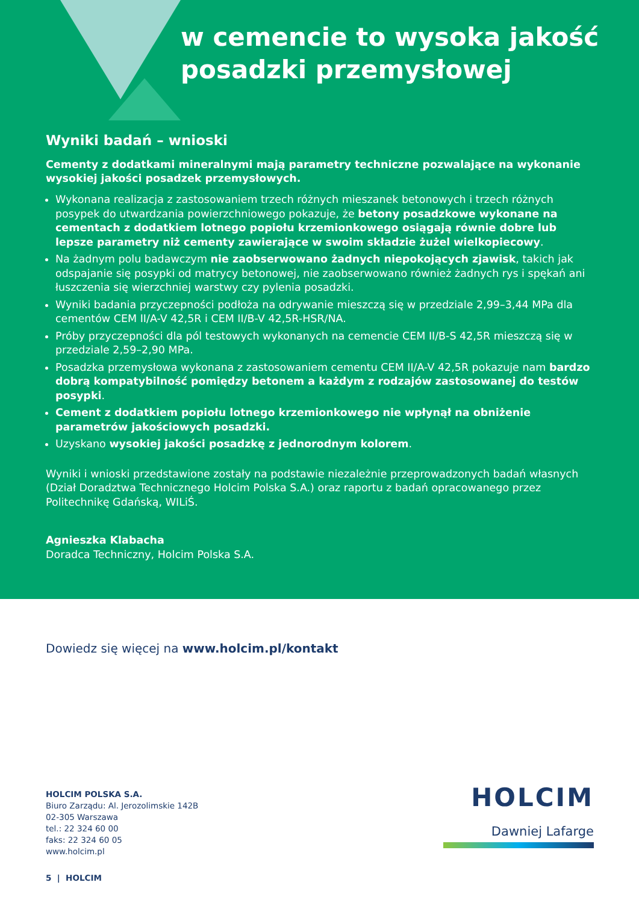w cemencie to wysoka jakość
posadzki przemysłowej
Wyniki badań – wnioski
Cementy z dodatkami mineralnymi mają parametry techniczne pozwalające na wykonanie wysokiej jakości posadzek przemysłowych.
Wykonana realizacja z zastosowaniem trzech różnych mieszanek betonowych i trzech różnych posypek do utwardzania powierzchniowego pokazuje, że betony posadzkowe wykonane na cementach z dodatkiem lotnego popiołu krzemionkowego osiągają równie dobre lub lepsze parametry niż cementy zawierające w swoim składzie żużel wielkopiecowy.
Na żadnym polu badawczym nie zaobserwowano żadnych niepokojących zjawisk, takich jak odspajanie się posypki od matrycy betonowej, nie zaobserwowano również żadnych rys i spękań ani łuszczenia się wierzchniej warstwy czy pylenia posadzki.
Wyniki badania przyczepności podłoża na odrywanie mieszczą się w przedziale 2,99–3,44 MPa dla cementów CEM II/A-V 42,5R i CEM II/B-V 42,5R-HSR/NA.
Próby przyczepności dla pól testowych wykonanych na cemencie CEM II/B-S 42,5R mieszczą się w przedziale 2,59–2,90 MPa.
Posadzka przemysłowa wykonana z zastosowaniem cementu CEM II/A-V 42,5R pokazuje nam bardzo dobrą kompatybilność pomiędzy betonem a każdym z rodzajów zastosowanej do testów posypki.
Cement z dodatkiem popiołu lotnego krzemionkowego nie wpłynął na obniżenie parametrów jakościowych posadzki.
Uzyskano wysokiej jakości posadzkę z jednorodnym kolorem.
Wyniki i wnioski przedstawione zostały na podstawie niezależnie przeprowadzonych badań własnych (Dział Doradztwa Technicznego Holcim Polska S.A.) oraz raportu z badań opracowanego przez Politechnikę Gdańską, WILiŚ.
Agnieszka Klabacha
Doradca Techniczny, Holcim Polska S.A.
Dowiedz się więcej na www.holcim.pl/kontakt
HOLCIM POLSKA S.A.
Biuro Zarządu: Al. Jerozolimskie 142B
02-305 Warszawa
tel.: 22 324 60 00
faks: 22 324 60 05
www.holcim.pl
HOLCIM
Dawniej Lafarge
5 | HOLCIM